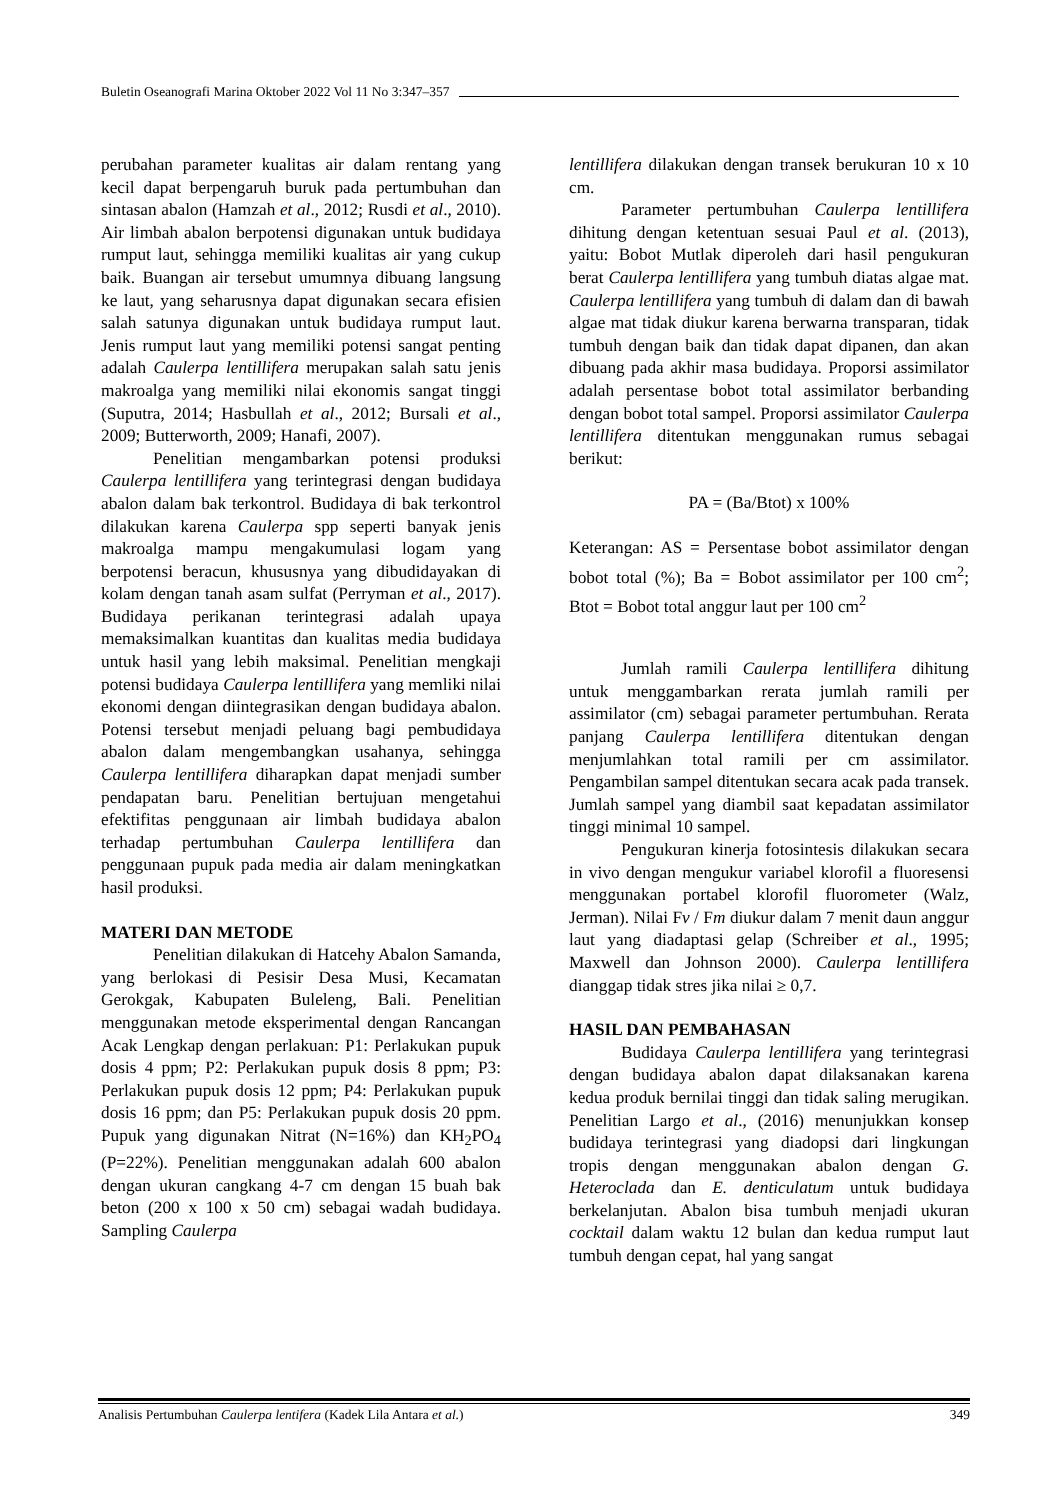Buletin Oseanografi Marina Oktober 2022 Vol 11 No 3:347–357
perubahan parameter kualitas air dalam rentang yang kecil dapat berpengaruh buruk pada pertumbuhan dan sintasan abalon (Hamzah et al., 2012; Rusdi et al., 2010). Air limbah abalon berpotensi digunakan untuk budidaya rumput laut, sehingga memiliki kualitas air yang cukup baik. Buangan air tersebut umumnya dibuang langsung ke laut, yang seharusnya dapat digunakan secara efisien salah satunya digunakan untuk budidaya rumput laut. Jenis rumput laut yang memiliki potensi sangat penting adalah Caulerpa lentillifera merupakan salah satu jenis makroalga yang memiliki nilai ekonomis sangat tinggi (Suputra, 2014; Hasbullah et al., 2012; Bursali et al., 2009; Butterworth, 2009; Hanafi, 2007).
Penelitian mengambarkan potensi produksi Caulerpa lentillifera yang terintegrasi dengan budidaya abalon dalam bak terkontrol. Budidaya di bak terkontrol dilakukan karena Caulerpa spp seperti banyak jenis makroalga mampu mengakumulasi logam yang berpotensi beracun, khususnya yang dibudidayakan di kolam dengan tanah asam sulfat (Perryman et al., 2017). Budidaya perikanan terintegrasi adalah upaya memaksimalkan kuantitas dan kualitas media budidaya untuk hasil yang lebih maksimal. Penelitian mengkaji potensi budidaya Caulerpa lentillifera yang memliki nilai ekonomi dengan diintegrasikan dengan budidaya abalon. Potensi tersebut menjadi peluang bagi pembudidaya abalon dalam mengembangkan usahanya, sehingga Caulerpa lentillifera diharapkan dapat menjadi sumber pendapatan baru. Penelitian bertujuan mengetahui efektifitas penggunaan air limbah budidaya abalon terhadap pertumbuhan Caulerpa lentillifera dan penggunaan pupuk pada media air dalam meningkatkan hasil produksi.
MATERI DAN METODE
Penelitian dilakukan di Hatcehy Abalon Samanda, yang berlokasi di Pesisir Desa Musi, Kecamatan Gerokgak, Kabupaten Buleleng, Bali. Penelitian menggunakan metode eksperimental dengan Rancangan Acak Lengkap dengan perlakuan: P1: Perlakukan pupuk dosis 4 ppm; P2: Perlakukan pupuk dosis 8 ppm; P3: Perlakukan pupuk dosis 12 ppm; P4: Perlakukan pupuk dosis 16 ppm; dan P5: Perlakukan pupuk dosis 20 ppm. Pupuk yang digunakan Nitrat (N=16%) dan KH<sub>2</sub>PO<sub>4</sub> (P=22%). Penelitian menggunakan adalah 600 abalon dengan ukuran cangkang 4-7 cm dengan 15 buah bak beton (200 x 100 x 50 cm) sebagai wadah budidaya. Sampling Caulerpa
lentillifera dilakukan dengan transek berukuran 10 x 10 cm.
Parameter pertumbuhan Caulerpa lentillifera dihitung dengan ketentuan sesuai Paul et al. (2013), yaitu: Bobot Mutlak diperoleh dari hasil pengukuran berat Caulerpa lentillifera yang tumbuh diatas algae mat. Caulerpa lentillifera yang tumbuh di dalam dan di bawah algae mat tidak diukur karena berwarna transparan, tidak tumbuh dengan baik dan tidak dapat dipanen, dan akan dibuang pada akhir masa budidaya. Proporsi assimilator adalah persentase bobot total assimilator berbanding dengan bobot total sampel. Proporsi assimilator Caulerpa lentillifera ditentukan menggunakan rumus sebagai berikut:
PA = (Ba/Btot) x 100%
Keterangan: AS = Persentase bobot assimilator dengan bobot total (%); Ba = Bobot assimilator per 100 cm<sup>2</sup>; Btot = Bobot total anggur laut per 100 cm<sup>2</sup>
Jumlah ramili Caulerpa lentillifera dihitung untuk menggambarkan rerata jumlah ramili per assimilator (cm) sebagai parameter pertumbuhan. Rerata panjang Caulerpa lentillifera ditentukan dengan menjumlahkan total ramili per cm assimilator. Pengambilan sampel ditentukan secara acak pada transek. Jumlah sampel yang diambil saat kepadatan assimilator tinggi minimal 10 sampel.
Pengukuran kinerja fotosintesis dilakukan secara in vivo dengan mengukur variabel klorofil a fluoresensi menggunakan portabel klorofil fluorometer (Walz, Jerman). Nilai Fv / Fm diukur dalam 7 menit daun anggur laut yang diadaptasi gelap (Schreiber et al., 1995; Maxwell dan Johnson 2000). Caulerpa lentillifera dianggap tidak stres jika nilai ≥ 0,7.
HASIL DAN PEMBAHASAN
Budidaya Caulerpa lentillifera yang terintegrasi dengan budidaya abalon dapat dilaksanakan karena kedua produk bernilai tinggi dan tidak saling merugikan. Penelitian Largo et al., (2016) menunjukkan konsep budidaya terintegrasi yang diadopsi dari lingkungan tropis dengan menggunakan abalon dengan G. Heteroclada dan E. denticulatum untuk budidaya berkelanjutan. Abalon bisa tumbuh menjadi ukuran cocktail dalam waktu 12 bulan dan kedua rumput laut tumbuh dengan cepat, hal yang sangat
Analisis Pertumbuhan Caulerpa lentifera (Kadek Lila Antara et al.) 349